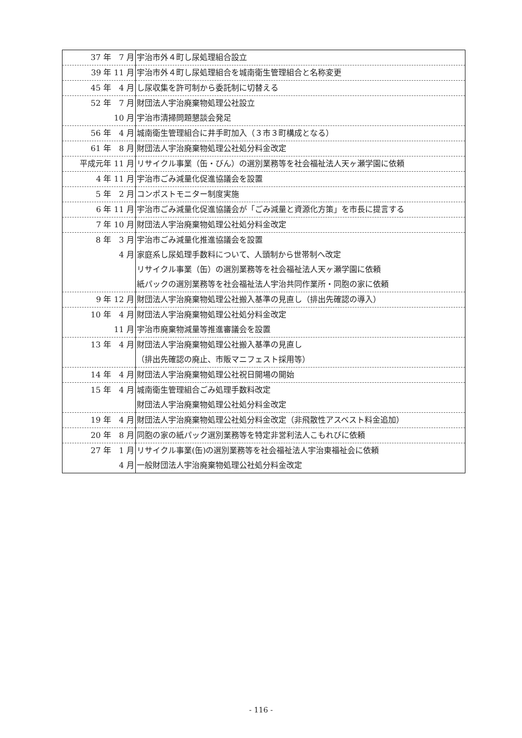| 37 年 7 月 | 宇治市外４町し尿処理組合設立 |
| 39 年 11 月 | 宇治市外４町し尿処理組合を城南衛生管理組合と名称変更 |
| 45 年 4 月 | し尿収集を許可制から委託制に切替える |
| 52 年 7 月 10 月 | 財団法人宇治廃棄物処理公社設立 宇治市清掃問題懇談会発足 |
| 56 年 4 月 | 城南衛生管理組合に井手町加入（３市３町構成となる） |
| 61 年 8 月 | 財団法人宇治廃棄物処理公社処分料金改定 |
| 平成元年 11 月 | リサイクル事業（缶・びん）の選別業務等を社会福祉法人天ヶ瀬学園に依頼 |
| 4 年 11 月 | 宇治市ごみ減量化促進協議会を設置 |
| 5 年 2 月 | コンポストモニター制度実施 |
| 6 年 11 月 | 宇治市ごみ減量化促進協議会が「ごみ減量と資源化方策」を市長に提言する |
| 7 年 10 月 | 財団法人宇治廃棄物処理公社処分料金改定 |
| 8 年 3 月 4 月 | 宇治市ごみ減量化推進協議会を設置 家庭系し尿処理手数料について、人頭制から世帯制へ改定 リサイクル事業（缶）の選別業務等を社会福祉法人天ヶ瀬学園に依頼 紙パックの選別業務等を社会福祉法人宇治共同作業所・同胞の家に依頼 |
| 9 年 12 月 | 財団法人宇治廃棄物処理公社搬入基準の見直し（排出先確認の導入） |
| 10 年 4 月 11 月 | 財団法人宇治廃棄物処理公社処分料金改定 宇治市廃棄物減量等推進審議会を設置 |
| 13 年 4 月 | 財団法人宇治廃棄物処理公社搬入基準の見直し （排出先確認の廃止、市販マニフェスト採用等） |
| 14 年 4 月 | 財団法人宇治廃棄物処理公社祝日開場の開始 |
| 15 年 4 月 | 城南衛生管理組合ごみ処理手数料改定 財団法人宇治廃棄物処理公社処分料金改定 |
| 19 年 4 月 | 財団法人宇治廃棄物処理公社処分料金改定（非飛散性アスベスト料金追加） |
| 20 年 8 月 | 同胞の家の紙パック選別業務等を特定非営利法人こもれびに依頼 |
| 27 年 1 月 4 月 | リサイクル事業(缶)の選別業務等を社会福祉法人宇治東福祉会に依頼 一般財団法人宇治廃棄物処理公社処分料金改定 |
- 116 -